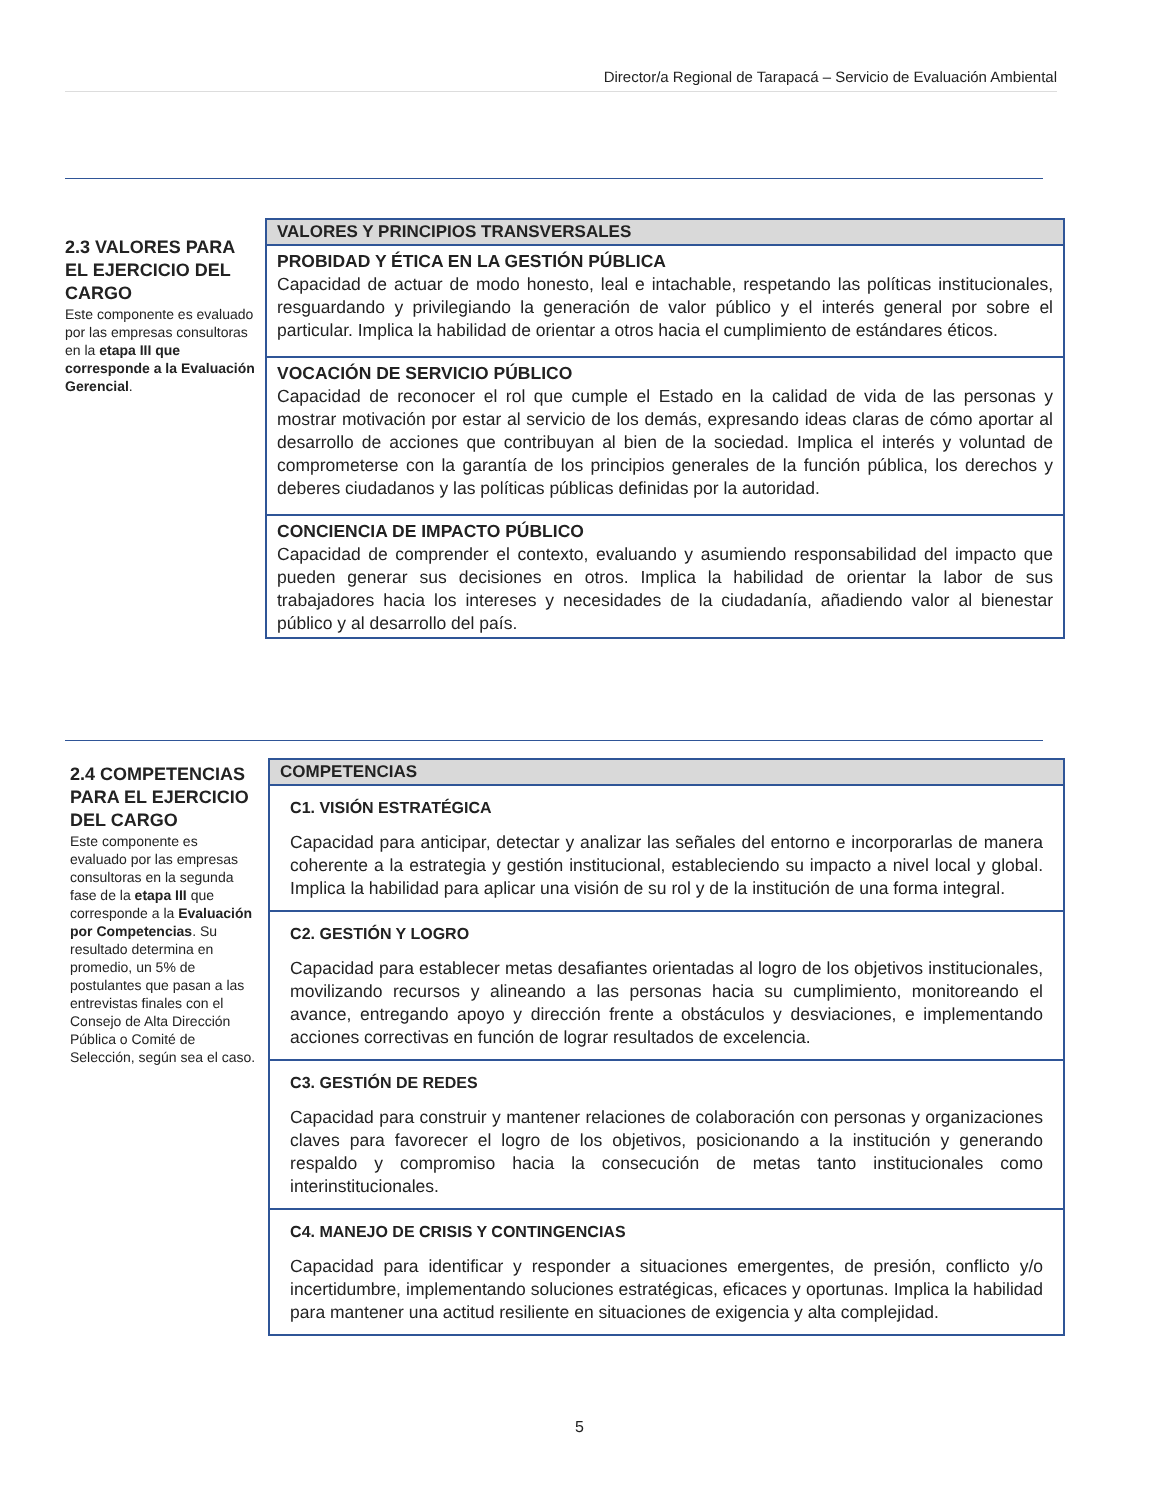Director/a Regional de Tarapacá – Servicio de Evaluación Ambiental
2.3 VALORES PARA EL EJERCICIO DEL CARGO
Este componente es evaluado por las empresas consultoras en la etapa III que corresponde a la Evaluación Gerencial.
| VALORES Y PRINCIPIOS TRANSVERSALES |
| --- |
| PROBIDAD Y ÉTICA EN LA GESTIÓN PÚBLICA Capacidad de actuar de modo honesto, leal e intachable, respetando las políticas institucionales, resguardando y privilegiando la generación de valor público y el interés general por sobre el particular. Implica la habilidad de orientar a otros hacia el cumplimiento de estándares éticos. |
| VOCACIÓN DE SERVICIO PÚBLICO Capacidad de reconocer el rol que cumple el Estado en la calidad de vida de las personas y mostrar motivación por estar al servicio de los demás, expresando ideas claras de cómo aportar al desarrollo de acciones que contribuyan al bien de la sociedad. Implica el interés y voluntad de comprometerse con la garantía de los principios generales de la función pública, los derechos y deberes ciudadanos y las políticas públicas definidas por la autoridad. |
| CONCIENCIA DE IMPACTO PÚBLICO Capacidad de comprender el contexto, evaluando y asumiendo responsabilidad del impacto que pueden generar sus decisiones en otros. Implica la habilidad de orientar la labor de sus trabajadores hacia los intereses y necesidades de la ciudadanía, añadiendo valor al bienestar público y al desarrollo del país. |
2.4 COMPETENCIAS PARA EL EJERCICIO DEL CARGO
Este componente es evaluado por las empresas consultoras en la segunda fase de la etapa III que corresponde a la Evaluación por Competencias. Su resultado determina en promedio, un 5% de postulantes que pasan a las entrevistas finales con el Consejo de Alta Dirección Pública o Comité de Selección, según sea el caso.
| COMPETENCIAS |
| --- |
| C1. VISIÓN ESTRATÉGICA Capacidad para anticipar, detectar y analizar las señales del entorno e incorporarlas de manera coherente a la estrategia y gestión institucional, estableciendo su impacto a nivel local y global. Implica la habilidad para aplicar una visión de su rol y de la institución de una forma integral. |
| C2. GESTIÓN Y LOGRO Capacidad para establecer metas desafiantes orientadas al logro de los objetivos institucionales, movilizando recursos y alineando a las personas hacia su cumplimiento, monitoreando el avance, entregando apoyo y dirección frente a obstáculos y desviaciones, e implementando acciones correctivas en función de lograr resultados de excelencia. |
| C3. GESTIÓN DE REDES Capacidad para construir y mantener relaciones de colaboración con personas y organizaciones claves para favorecer el logro de los objetivos, posicionando a la institución y generando respaldo y compromiso hacia la consecución de metas tanto institucionales como interinstitucionales. |
| C4. MANEJO DE CRISIS Y CONTINGENCIAS Capacidad para identificar y responder a situaciones emergentes, de presión, conflicto y/o incertidumbre, implementando soluciones estratégicas, eficaces y oportunas. Implica la habilidad para mantener una actitud resiliente en situaciones de exigencia y alta complejidad. |
5